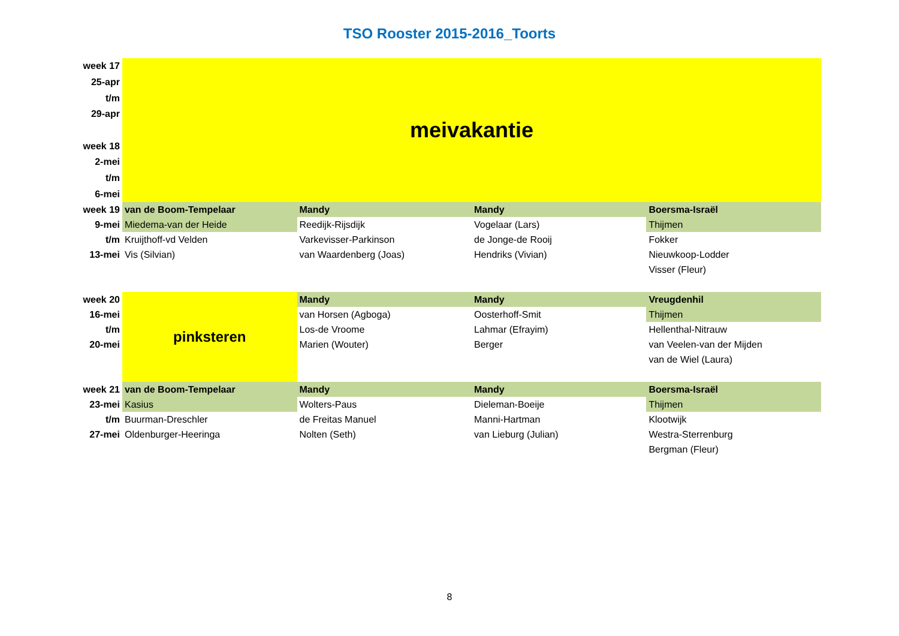TSO Rooster 2015-2016_Toorts
| week 17 | meivakantie | | | |
| 25-apr | | | | |
| t/m | | | | |
| 29-apr | | | | |
| week 18 | | | | |
| 2-mei | | | | |
| t/m | | | | |
| 6-mei | | | | |
| week 19 | van de Boom-Tempelaar | Mandy | Mandy | Boersma-Israël |
| 9-mei | Miedema-van der Heide | Reedijk-Rijsdijk | Vogelaar (Lars) | Thijmen |
| t/m | Kruijthoff-vd Velden | Varkevisser-Parkinson | de Jonge-de Rooij | Fokker |
| 13-mei | Vis (Silvian) | van Waardenberg (Joas) | Hendriks (Vivian) | Nieuwkoop-Lodder |
| | | | | Visser (Fleur) |
| week 20 | pinksteren | Mandy | Mandy | Vreugdenhil |
| 16-mei | | van Horsen (Agboga) | Oosterhoff-Smit | Thijmen |
| t/m | | Los-de Vroome | Lahmar (Efrayim) | Hellenthal-Nitrauw |
| 20-mei | | Marien (Wouter) | Berger | van Veelen-van der Mijden |
| | | | | van de Wiel (Laura) |
| week 21 | van de Boom-Tempelaar | Mandy | Mandy | Boersma-Israël |
| 23-mei | Kasius | Wolters-Paus | Dieleman-Boeije | Thijmen |
| t/m | Buurman-Dreschler | de Freitas Manuel | Manni-Hartman | Klootwijk |
| 27-mei | Oldenburger-Heeringa | Nolten (Seth) | van Lieburg (Julian) | Westra-Sterrenburg |
| | | | | Bergman (Fleur) |
8